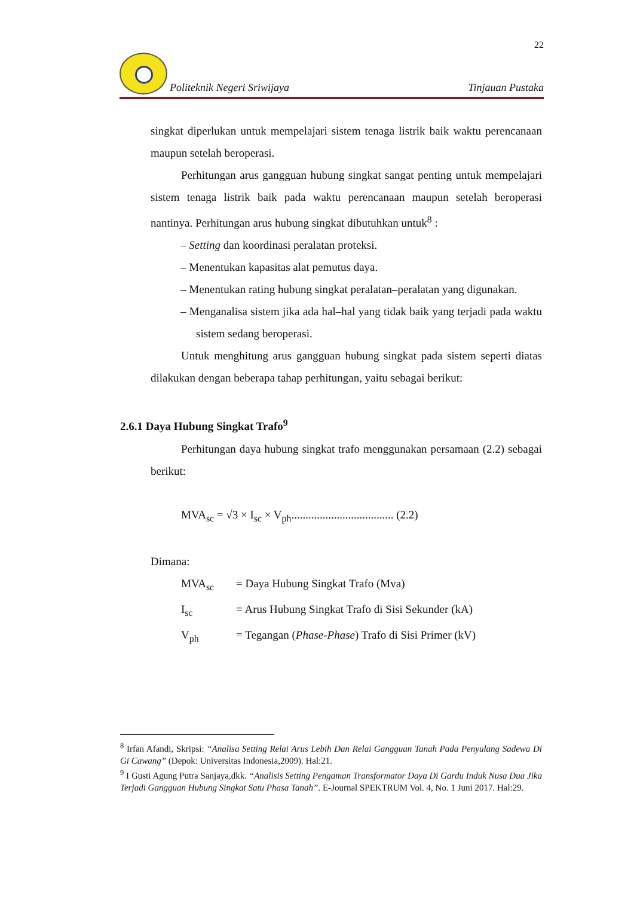22
Politeknik Negeri Sriwijaya Tinjauan Pustaka
singkat diperlukan untuk mempelajari sistem tenaga listrik baik waktu perencanaan maupun setelah beroperasi.
Perhitungan arus gangguan hubung singkat sangat penting untuk mempelajari sistem tenaga listrik baik pada waktu perencanaan maupun setelah beroperasi nantinya. Perhitungan arus hubung singkat dibutuhkan untuk<sup>8</sup> :
– Setting dan koordinasi peralatan proteksi.
– Menentukan kapasitas alat pemutus daya.
– Menentukan rating hubung singkat peralatan–peralatan yang digunakan.
– Menganalisa sistem jika ada hal–hal yang tidak baik yang terjadi pada waktu sistem sedang beroperasi.
Untuk menghitung arus gangguan hubung singkat pada sistem seperti diatas dilakukan dengan beberapa tahap perhitungan, yaitu sebagai berikut:
2.6.1 Daya Hubung Singkat Trafo<sup>9</sup>
Perhitungan daya hubung singkat trafo menggunakan persamaan (2.2) sebagai berikut:
MVA<sub>sc</sub> = √3 × I<sub>sc</sub> × V<sub>ph</sub>.................................... (2.2)
Dimana:
| MVA<sub>sc</sub> | = Daya Hubung Singkat Trafo (Mva) |
| I<sub>sc</sub> | = Arus Hubung Singkat Trafo di Sisi Sekunder (kA) |
| V<sub>ph</sub> | = Tegangan ( Phase-Phase ) Trafo di Sisi Primer (kV) |
<sup>8</sup> Irfan Afandi, Skripsi: “Analisa Setting Relai Arus Lebih Dan Relai Gangguan Tanah Pada Penyulang Sadewa Di Gi Cawang” (Depok: Universitas Indonesia,2009). Hal:21.
<sup>9</sup> I Gusti Agung Putra Sanjaya,dkk. “Analisis Setting Pengaman Transformator Daya Di Gardu Induk Nusa Dua Jika Terjadi Gangguan Hubung Singkat Satu Phasa Tanah”. E-Journal SPEKTRUM Vol. 4, No. 1 Juni 2017. Hal:29.